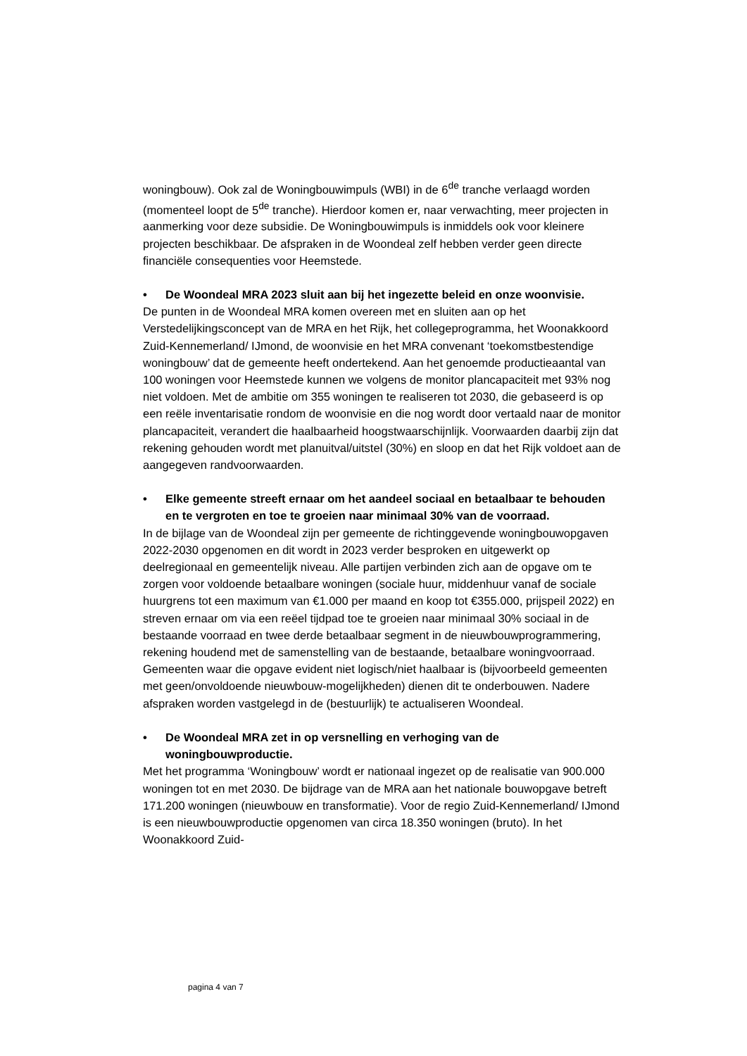woningbouw). Ook zal de Woningbouwimpuls (WBI) in de 6<sup>de</sup> tranche verlaagd worden (momenteel loopt de 5<sup>de</sup> tranche). Hierdoor komen er, naar verwachting, meer projecten in aanmerking voor deze subsidie. De Woningbouwimpuls is inmiddels ook voor kleinere projecten beschikbaar. De afspraken in de Woondeal zelf hebben verder geen directe financiële consequenties voor Heemstede.
• De Woondeal MRA 2023 sluit aan bij het ingezette beleid en onze woonvisie.
De punten in de Woondeal MRA komen overeen met en sluiten aan op het Verstedelijkingsconcept van de MRA en het Rijk, het collegeprogramma, het Woonakkoord Zuid-Kennemerland/ IJmond, de woonvisie en het MRA convenant ‘toekomstbestendige woningbouw’ dat de gemeente heeft ondertekend. Aan het genoemde productieaantal van 100 woningen voor Heemstede kunnen we volgens de monitor plancapaciteit met 93% nog niet voldoen. Met de ambitie om 355 woningen te realiseren tot 2030, die gebaseerd is op een reële inventarisatie rondom de woonvisie en die nog wordt door vertaald naar de monitor plancapaciteit, verandert die haalbaarheid hoogstwaarschijnlijk. Voorwaarden daarbij zijn dat rekening gehouden wordt met planuitval/uitstel (30%) en sloop en dat het Rijk voldoet aan de aangegeven randvoorwaarden.
• Elke gemeente streeft ernaar om het aandeel sociaal en betaalbaar te behouden en te vergroten en toe te groeien naar minimaal 30% van de voorraad.
In de bijlage van de Woondeal zijn per gemeente de richtinggevende woningbouwopgaven 2022-2030 opgenomen en dit wordt in 2023 verder besproken en uitgewerkt op deelregionaal en gemeentelijk niveau. Alle partijen verbinden zich aan de opgave om te zorgen voor voldoende betaalbare woningen (sociale huur, middenhuur vanaf de sociale huurgrens tot een maximum van €1.000 per maand en koop tot €355.000, prijspeil 2022) en streven ernaar om via een reëel tijdpad toe te groeien naar minimaal 30% sociaal in de bestaande voorraad en twee derde betaalbaar segment in de nieuwbouwprogrammering, rekening houdend met de samenstelling van de bestaande, betaalbare woningvoorraad. Gemeenten waar die opgave evident niet logisch/niet haalbaar is (bijvoorbeeld gemeenten met geen/onvoldoende nieuwbouw-mogelijkheden) dienen dit te onderbouwen. Nadere afspraken worden vastgelegd in de (bestuurlijk) te actualiseren Woondeal.
• De Woondeal MRA zet in op versnelling en verhoging van de woningbouwproductie.
Met het programma ‘Woningbouw’ wordt er nationaal ingezet op de realisatie van 900.000 woningen tot en met 2030. De bijdrage van de MRA aan het nationale bouwopgave betreft 171.200 woningen (nieuwbouw en transformatie). Voor de regio Zuid-Kennemerland/ IJmond is een nieuwbouwproductie opgenomen van circa 18.350 woningen (bruto). In het Woonakkoord Zuid-
pagina 4 van 7